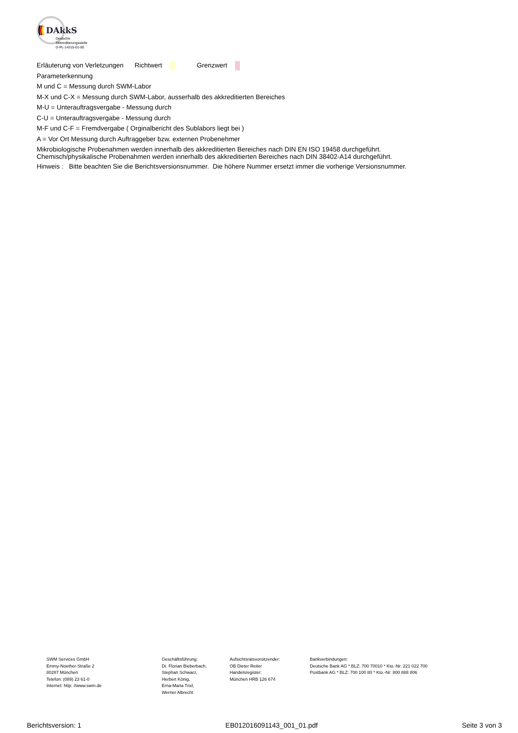DAkkS
Deutsche
Akkreditierungsstelle
D-PL-14315-01-00
Erläuterung von Verletzungen Richtwert Grenzwert
Parameterkennung
M und C = Messung durch SWM-Labor
M-X und C-X = Messung durch SWM-Labor, ausserhalb des akkreditierten Bereiches
M-U = Unterauftragsvergabe - Messung durch
C-U = Unterauftragsvergabe - Messung durch
M-F und C-F = Fremdvergabe ( Orginalbericht des Sublabors liegt bei )
A = Vor Ort Messung durch Auftraggeber bzw. externen Probenehmer
Mikrobiologische Probenahmen werden innerhalb des akkreditierten Bereiches nach DIN EN ISO 19458 durchgeführt.
Chemisch/physikalische Probenahmen werden innerhalb des akkreditierten Bereiches nach DIN 38402-A14 durchgeführt.
Hinweis : Bitte beachten Sie die Berichtsversionsnummer. Die höhere Nummer ersetzt immer die vorherige Versionsnummer.
SWM Services GmbH
Emmy-Noether-Straße 2
80287 München
Telefon: (089) 23 61-0
Internet: http: //www.swm.de
Geschäftsführung:
Dr. Florian Bieberbach,
Stephan Schwarz,
Herbert König,
Erna-Maria Trixl,
Werner Albrecht
Aufsichtsratsvorsitzender:
OB Dieter Reiter
Handelsregister:
München HRB 126 674
Bankverbindungen:
Deutsche Bank AG * BLZ: 700 70010 * Kto.-Nr: 221 022 700
Postbank AG * BLZ: 700 100 80 * Kto.-Nr: 800 888 806
Berichtsversion: 1 EB012016091143_001_01.pdf Seite 3 von 3